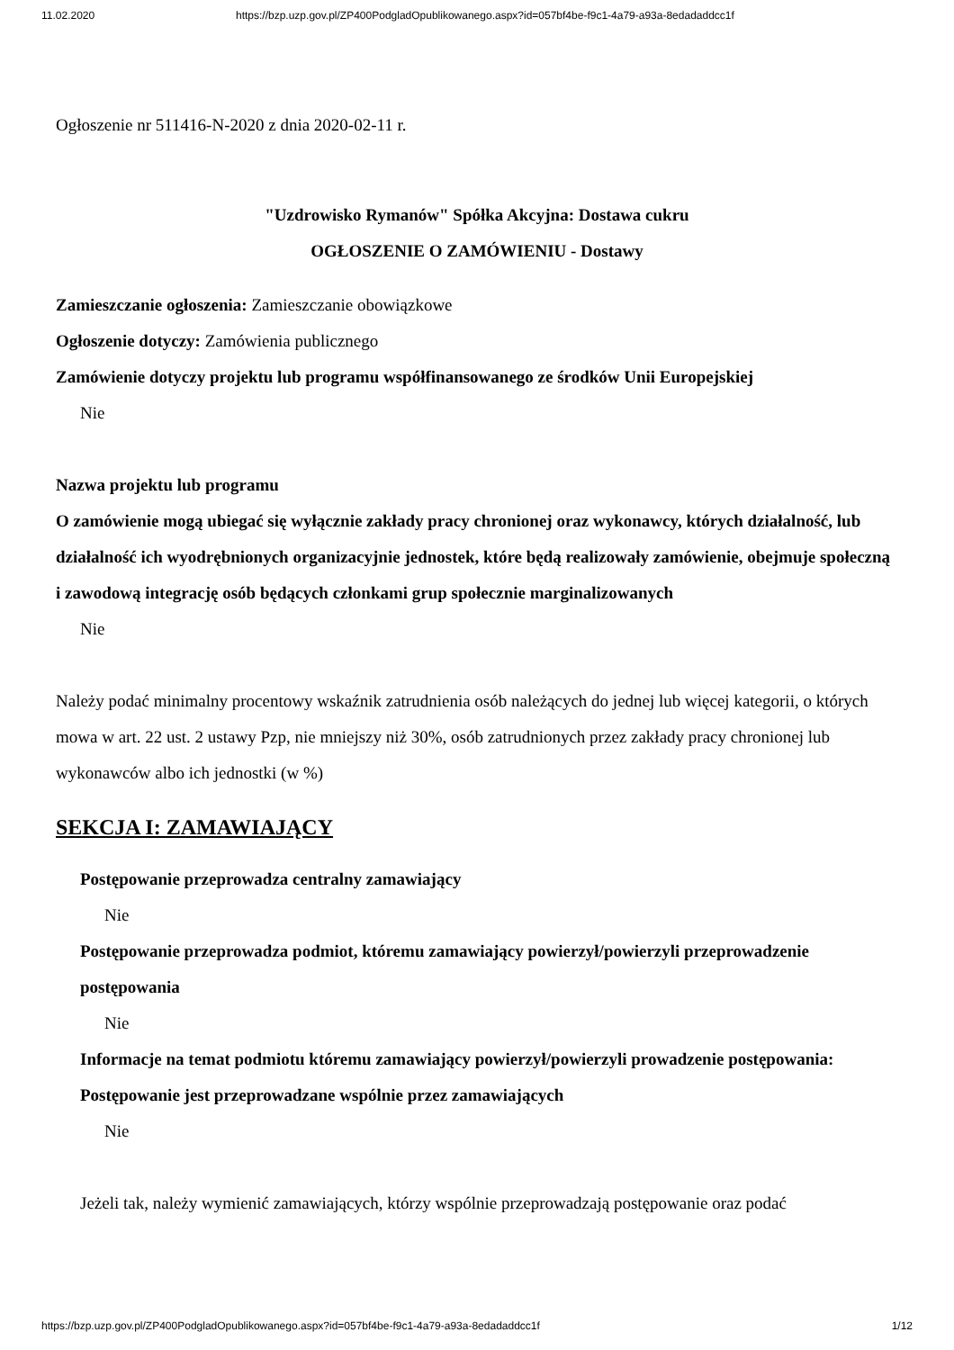11.02.2020 https://bzp.uzp.gov.pl/ZP400PodgladOpublikowanego.aspx?id=057bf4be-f9c1-4a79-a93a-8edadaddcc1f
Ogłoszenie nr 511416-N-2020 z dnia 2020-02-11 r.
"Uzdrowisko Rymanów" Spółka Akcyjna: Dostawa cukru
OGŁOSZENIE O ZAMÓWIENIU - Dostawy
Zamieszczanie ogłoszenia: Zamieszczanie obowiązkowe
Ogłoszenie dotyczy: Zamówienia publicznego
Zamówienie dotyczy projektu lub programu współfinansowanego ze środków Unii Europejskiej
Nie
Nazwa projektu lub programu
O zamówienie mogą ubiegać się wyłącznie zakłady pracy chronionej oraz wykonawcy, których działalność, lub działalność ich wyodrębnionych organizacyjnie jednostek, które będą realizowały zamówienie, obejmuje społeczną i zawodową integrację osób będących członkami grup społecznie marginalizowanych
Nie
Należy podać minimalny procentowy wskaźnik zatrudnienia osób należących do jednej lub więcej kategorii, o których mowa w art. 22 ust. 2 ustawy Pzp, nie mniejszy niż 30%, osób zatrudnionych przez zakłady pracy chronionej lub wykonawców albo ich jednostki (w %)
SEKCJA I: ZAMAWIAJĄCY
Postępowanie przeprowadza centralny zamawiający
Nie
Postępowanie przeprowadza podmiot, któremu zamawiający powierzył/powierzyli przeprowadzenie postępowania
Nie
Informacje na temat podmiotu któremu zamawiający powierzył/powierzyli prowadzenie postępowania:
Postępowanie jest przeprowadzane wspólnie przez zamawiających
Nie
Jeżeli tak, należy wymienić zamawiających, którzy wspólnie przeprowadzają postępowanie oraz podać
https://bzp.uzp.gov.pl/ZP400PodgladOpublikowanego.aspx?id=057bf4be-f9c1-4a79-a93a-8edadaddcc1f 1/12